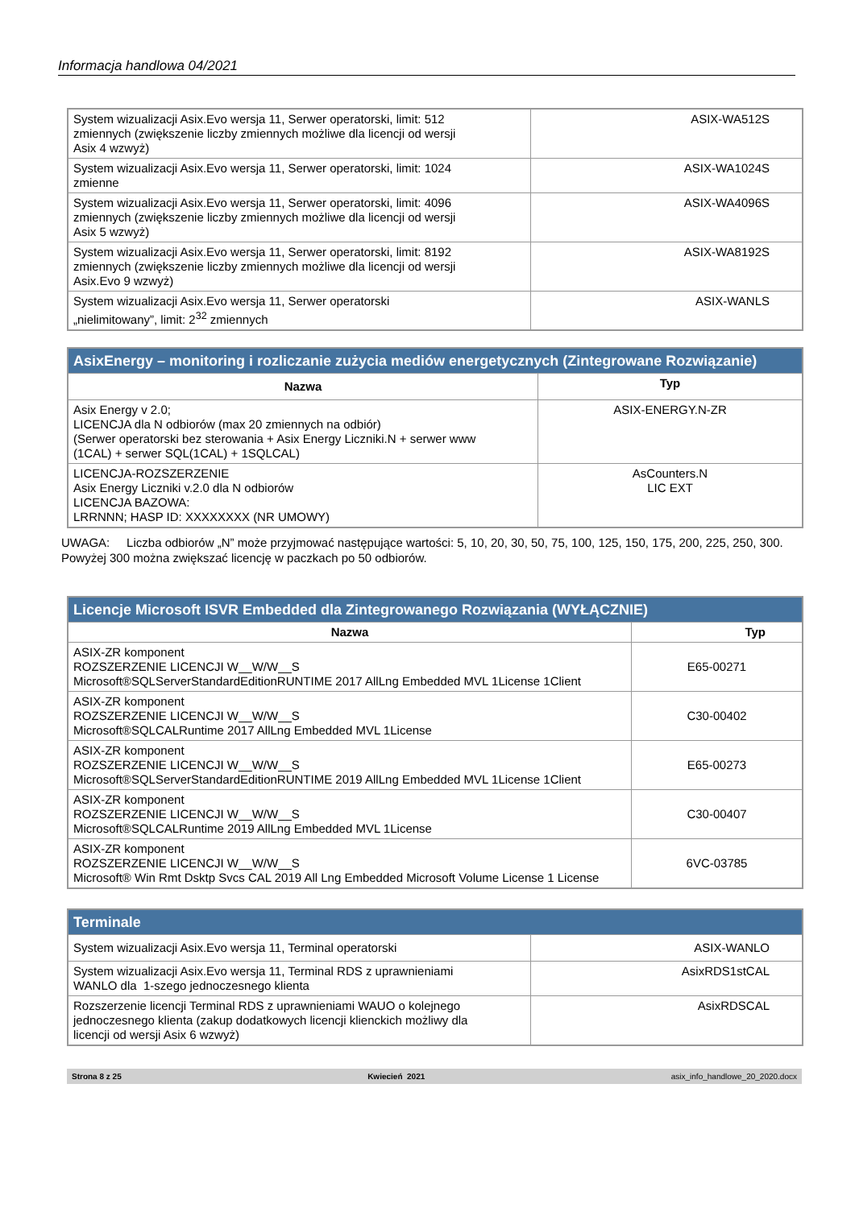Informacja handlowa 04/2021
| System wizualizacji Asix.Evo wersja 11, Serwer operatorski, limit: 512 zmiennych (zwiększenie liczby zmiennych możliwe dla licencji od wersji Asix 4 wzwyż) | ASIX-WA512S |
| System wizualizacji Asix.Evo wersja 11, Serwer operatorski, limit: 1024 zmienne | ASIX-WA1024S |
| System wizualizacji Asix.Evo wersja 11, Serwer operatorski, limit: 4096 zmiennych (zwiększenie liczby zmiennych możliwe dla licencji od wersji Asix 5 wzwyż) | ASIX-WA4096S |
| System wizualizacji Asix.Evo wersja 11, Serwer operatorski, limit: 8192 zmiennych (zwiększenie liczby zmiennych możliwe dla licencji od wersji Asix.Evo 9 wzwyż) | ASIX-WA8192S |
| System wizualizacji Asix.Evo wersja 11, Serwer operatorski „nielimitowany”, limit: 2<sup>32</sup> zmiennych | ASIX-WANLS |
| AsixEnergy – monitoring i rozliczanie zużycia mediów energetycznych (Zintegrowane Rozwiązanie) | |
| --- | --- |
| Nazwa | Typ |
| Asix Energy v 2.0; LICENCJA dla N odbiorów (max 20 zmiennych na odbiór) (Serwer operatorski bez sterowania + Asix Energy Liczniki.N + serwer www (1CAL) + serwer SQL(1CAL) + 1SQLCAL) | ASIX-ENERGY.N-ZR |
| LICENCJA-ROZSZERZENIE Asix Energy Liczniki v.2.0 dla N odbiorów LICENCJA BAZOWA: LRRNNN; HASP ID: XXXXXXXX (NR UMOWY) | AsCounters.N LIC EXT |
UWAGA: Liczba odbiorów „N” może przyjmować następujące wartości: 5, 10, 20, 30, 50, 75, 100, 125, 150, 175, 200, 225, 250, 300. Powyżej 300 można zwiększać licencję w paczkach po 50 odbiorów.
| Licencje Microsoft ISVR Embedded dla Zintegrowanego Rozwiązania (WYŁĄCZNIE) | |
| --- | --- |
| Nazwa | Typ |
| ASIX-ZR komponent ROZSZERZENIE LICENCJI W__W/W__S Microsoft®SQLServerStandardEditionRUNTIME 2017 AllLng Embedded MVL 1License 1Client | E65-00271 |
| ASIX-ZR komponent ROZSZERZENIE LICENCJI W__W/W__S Microsoft®SQLCALRuntime 2017 AllLng Embedded MVL 1License | C30-00402 |
| ASIX-ZR komponent ROZSZERZENIE LICENCJI W__W/W__S Microsoft®SQLServerStandardEditionRUNTIME 2019 AllLng Embedded MVL 1License 1Client | E65-00273 |
| ASIX-ZR komponent ROZSZERZENIE LICENCJI W__W/W__S Microsoft®SQLCALRuntime 2019 AllLng Embedded MVL 1License | C30-00407 |
| ASIX-ZR komponent ROZSZERZENIE LICENCJI W__W/W__S Microsoft® Win Rmt Dsktp Svcs CAL 2019 All Lng Embedded Microsoft Volume License 1 License | 6VC-03785 |
| Terminale | |
| --- | --- |
| System wizualizacji Asix.Evo wersja 11, Terminal operatorski | ASIX-WANLO |
| System wizualizacji Asix.Evo wersja 11, Terminal RDS z uprawnieniami WANLO dla 1-szego jednoczesnego klienta | AsixRDS1stCAL |
| Rozszerzenie licencji Terminal RDS z uprawnieniami WAUO o kolejnego jednoczesnego klienta (zakup dodatkowych licencji klienckich możliwy dla licencji od wersji Asix 6 wzwyż) | AsixRDSCAL |
Strona 8 z 25 Kwiecień 2021 asix_info_handlowe_20_2020.docx